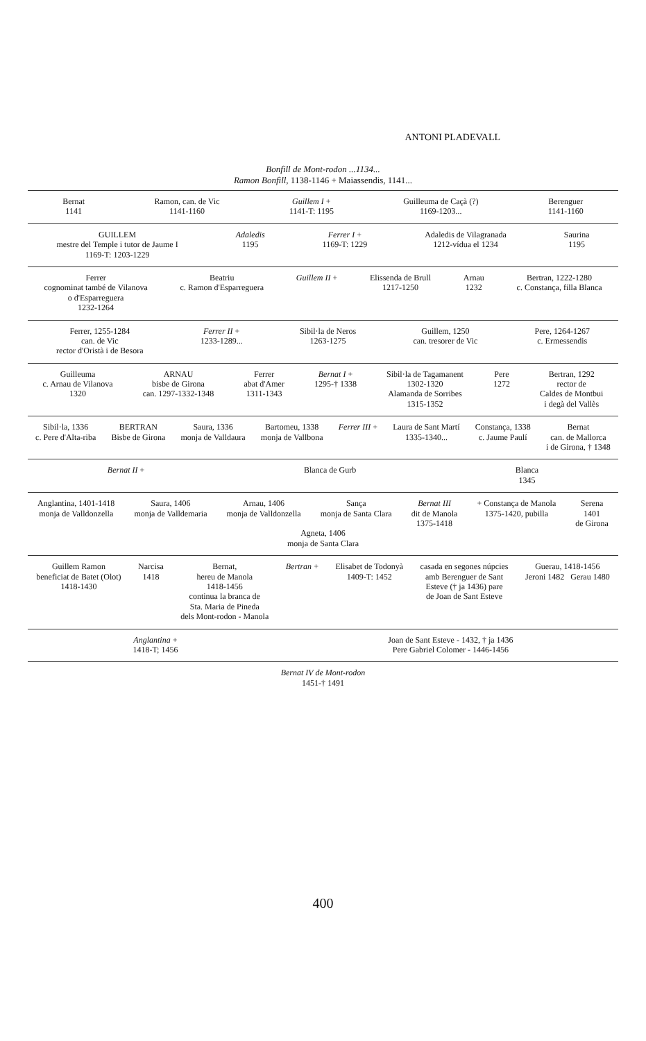ANTONI PLADEVALL
Bonfill de Mont-rodon ...1134...
Ramon Bonfill, 1138-1146 + Maiassendis, 1141...
Bernat
1141
Ramon, can. de Vic
1141-1160
Guillem I +
1141-T: 1195
Guilleuma de Caçà (?)
1169-1203...
Berenguer
1141-1160
GUILLEM
mestre del Temple i tutor de Jaume I
1169-T: 1203-1229
Adaledis
1195
Ferrer I +
1169-T: 1229
Adaledis de Vilagranada
1212-vídua el 1234
Saurina
1195
Ferrer
cognominat també de Vilanova
o d'Esparreguera
1232-1264
Beatriu
c. Ramon d'Esparreguera
Guillem II +
Elissenda de Brull
1217-1250
Arnau
1232
Bertran, 1222-1280
c. Constança, filla Blanca
Ferrer, 1255-1284
can. de Vic
rector d'Oristà i de Besora
Ferrer II +
1233-1289...
Sibil·la de Neros
1263-1275
Guillem, 1250
can. tresorer de Vic
Pere, 1264-1267
c. Ermessendis
Guilleuma
c. Arnau de Vilanova
1320
ARNAU
bisbe de Girona
can. 1297-1332-1348
Ferrer
abat d'Amer
1311-1343
Bernat I +
1295-† 1338
Sibil·la de Tagamanent
1302-1320
Alamanda de Sorribes
1315-1352
Pere
1272
Bertran, 1292
rector de
Caldes de Montbui
i degà del Vallès
Sibil·la, 1336
c. Pere d'Alta-riba
BERTRAN
Bisbe de Girona
Saura, 1336
monja de Valldaura
Bartomeu, 1338
monja de Vallbona
Ferrer III +
Laura de Sant Martí
1335-1340...
Constança, 1338
c. Jaume Paulí
Bernat
can. de Mallorca
i de Girona, † 1348
Bernat II +
Blanca de Gurb
Blanca
1345
Anglantina, 1401-1418
monja de Valldonzella
Saura, 1406
monja de Valldemaria
Arnau, 1406
monja de Valldonzella
Sança
monja de Santa Clara
Bernat III
dit de Manola
1375-1418
+ Constança de Manola
1375-1420, pubilla
Serena
1401
de Girona
Agneta, 1406
monja de Santa Clara
Guillem Ramon
beneficiat de Batet (Olot)
1418-1430
Narcisa
1418
Bernat,
hereu de Manola
1418-1456
continua la branca de
Sta. Maria de Pineda
dels Mont-rodon - Manola
Bertran +
Elisabet de Todonyà
1409-T: 1452
casada en segones núpcies
amb Berenguer de Sant
Esteve († ja 1436) pare
de Joan de Sant Esteve
Guerau, 1418-1456
Jeroni 1482 Gerau 1480
Anglantina +
1418-T; 1456
Joan de Sant Esteve - 1432, † ja 1436
Pere Gabriel Colomer - 1446-1456
Bernat IV de Mont-rodon
1451-† 1491
400